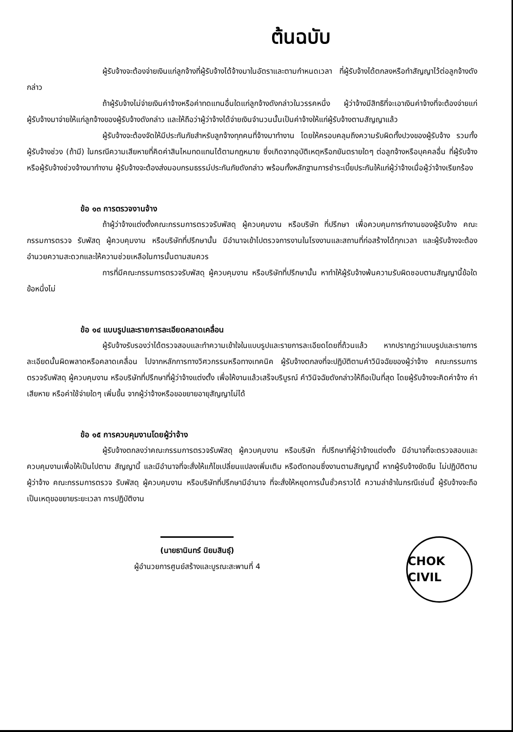ต้นฉบับ
ผู้รับจ้างจะต้องจ่ายเงินแก่ลูกจ้างที่ผู้รับจ้างได้จ้างมาในอัตราและตามกำหนดเวลา ที่ผู้รับจ้างได้ตกลงหรือทำสัญญาไว้ต่อลูกจ้างดังกล่าว
ถ้าผู้รับจ้างไม่จ่ายเงินค่าจ้างหรือค่าทดแทนอื่นใดแก่ลูกจ้างดังกล่าวในวรรคหนึ่ง ผู้ว่าจ้างมีสิทธิที่จะเอาเงินค่าจ้างที่จะต้องจ่ายแก่ผู้รับจ้างมาจ่ายให้แก่ลูกจ้างของผู้รับจ้างดังกล่าว และให้ถือว่าผู้ว่าจ้างได้จ่ายเงินจำนวนนั้นเป็นค่าจ้างให้แก่ผู้รับจ้างตามสัญญาแล้ว
ผู้รับจ้างจะต้องจัดให้มีประกันภัยสำหรับลูกจ้างทุกคนที่จ้างมาทำงาน โดยให้ครอบคลุมถึงความรับผิดทั้งปวงของผู้รับจ้าง รวมทั้งผู้รับจ้างช่วง (ถ้ามี) ในกรณีความเสียหายที่คิดค่าสินไหมทดแทนได้ตามกฎหมาย ซึ่งเกิดจากอุบัติเหตุหรือภยันตรายใดๆ ต่อลูกจ้างหรือบุคคลอื่น ที่ผู้รับจ้างหรือผู้รับจ้างช่วงจ้างมาทำงาน ผู้รับจ้างจะต้องส่งมอบกรมธรรม์ประกันภัยดังกล่าว พร้อมทั้งหลักฐานการชำระเบี้ยประกันให้แก่ผู้ว่าจ้างเมื่อผู้ว่าจ้างเรียกร้อง
ข้อ ๑๓ การตรวจงานจ้าง
ถ้าผู้ว่าจ้างแต่งตั้งคณะกรรมการตรวจรับพัสดุ ผู้ควบคุมงาน หรือบริษัท ที่ปรึกษา เพื่อควบคุมการทำงานของผู้รับจ้าง คณะกรรมการตรวจ รับพัสดุ ผู้ควบคุมงาน หรือบริษัทที่ปรึกษานั้น มีอำนาจเข้าไปตรวจการงานในโรงงานและสถานที่ก่อสร้างได้ทุกเวลา และผู้รับจ้างจะต้องอำนวยความสะดวกและให้ความช่วยเหลือในการนั้นตามสมควร
การที่มีคณะกรรมการตรวจรับพัสดุ ผู้ควบคุมงาน หรือบริษัทที่ปรึกษานั้น หาทำให้ผู้รับจ้างพ้นความรับผิดชอบตามสัญญานี้ข้อใดข้อหนึ่งไม่
ข้อ ๑๔ แบบรูปและรายการละเอียดคลาดเคลื่อน
ผู้รับจ้างรับรองว่าได้ตรวจสอบและทำความเข้าใจในแบบรูปและรายการละเอียดโดยถี่ถ้วนแล้ว หากปรากฏว่าแบบรูปและรายการละเอียดนั้นผิดพลาดหรือคลาดเคลื่อน ไปจากหลักการทางวิศวกรรมหรือทางเทคนิค ผู้รับจ้างตกลงที่จะปฏิบัติตามคำวินิจฉัยของผู้ว่าจ้าง คณะกรรมการตรวจรับพัสดุ ผู้ควบคุมงาน หรือบริษัทที่ปรึกษาที่ผู้ว่าจ้างแต่งตั้ง เพื่อให้งานแล้วเสร็จบริบูรณ์ คำวินิจฉัยดังกล่าวให้ถือเป็นที่สุด โดยผู้รับจ้างจะคิดค่าจ้าง ค่าเสียหาย หรือค่าใช้จ่ายใดๆ เพิ่มขึ้น จากผู้ว่าจ้างหรือขอขยายอายุสัญญาไม่ได้
ข้อ ๑๕ การควบคุมงานโดยผู้ว่าจ้าง
ผู้รับจ้างตกลงว่าคณะกรรมการตรวจรับพัสดุ ผู้ควบคุมงาน หรือบริษัท ที่ปรึกษาที่ผู้ว่าจ้างแต่งตั้ง มีอำนาจที่จะตรวจสอบและควบคุมงานเพื่อให้เป็นไปตาม สัญญานี้ และมีอำนาจที่จะสั่งให้แก้ไขเปลี่ยนแปลงเพิ่มเติม หรือตัดทอนซึ่งงานตามสัญญานี้ หากผู้รับจ้างขัดขืน ไม่ปฏิบัติตาม ผู้ว่าจ้าง คณะกรรมการตรวจ รับพัสดุ ผู้ควบคุมงาน หรือบริษัทที่ปรึกษามีอำนาจ ที่จะสั่งให้หยุดการนั้นชั่วคราวได้ ความล่าช้าในกรณีเช่นนี้ ผู้รับจ้างจะถือเป็นเหตุขอขยายระยะเวลา การปฏิบัติงาน
(นายธานินทร์ นิยมสินธุ์)
ผู้อำนวยการศูนย์สร้างและบูรณะสะพานที่ 4
CHOK CIVIL